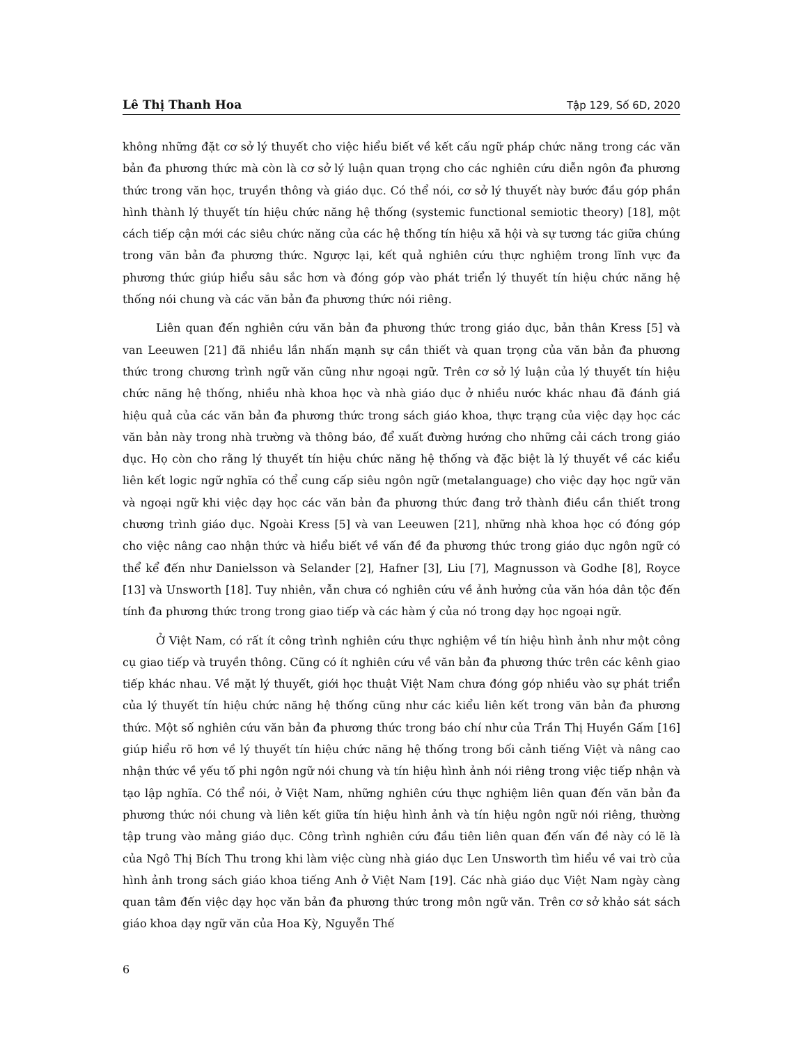Lê Thị Thanh Hoa Tập 129, Số 6D, 2020
không những đặt cơ sở lý thuyết cho việc hiểu biết về kết cấu ngữ pháp chức năng trong các văn bản đa phương thức mà còn là cơ sở lý luận quan trọng cho các nghiên cứu diễn ngôn đa phương thức trong văn học, truyền thông và giáo dục. Có thể nói, cơ sở lý thuyết này bước đầu góp phần hình thành lý thuyết tín hiệu chức năng hệ thống (systemic functional semiotic theory) [18], một cách tiếp cận mới các siêu chức năng của các hệ thống tín hiệu xã hội và sự tương tác giữa chúng trong văn bản đa phương thức. Ngược lại, kết quả nghiên cứu thực nghiệm trong lĩnh vực đa phương thức giúp hiểu sâu sắc hơn và đóng góp vào phát triển lý thuyết tín hiệu chức năng hệ thống nói chung và các văn bản đa phương thức nói riêng.
Liên quan đến nghiên cứu văn bản đa phương thức trong giáo dục, bản thân Kress [5] và van Leeuwen [21] đã nhiều lần nhấn mạnh sự cần thiết và quan trọng của văn bản đa phương thức trong chương trình ngữ văn cũng như ngoại ngữ. Trên cơ sở lý luận của lý thuyết tín hiệu chức năng hệ thống, nhiều nhà khoa học và nhà giáo dục ở nhiều nước khác nhau đã đánh giá hiệu quả của các văn bản đa phương thức trong sách giáo khoa, thực trạng của việc dạy học các văn bản này trong nhà trường và thông báo, để xuất đường hướng cho những cải cách trong giáo dục. Họ còn cho rằng lý thuyết tín hiệu chức năng hệ thống và đặc biệt là lý thuyết về các kiểu liên kết logic ngữ nghĩa có thể cung cấp siêu ngôn ngữ (metalanguage) cho việc dạy học ngữ văn và ngoại ngữ khi việc dạy học các văn bản đa phương thức đang trở thành điều cần thiết trong chương trình giáo dục. Ngoài Kress [5] và van Leeuwen [21], những nhà khoa học có đóng góp cho việc nâng cao nhận thức và hiểu biết về vấn đề đa phương thức trong giáo dục ngôn ngữ có thể kể đến như Danielsson và Selander [2], Hafner [3], Liu [7], Magnusson và Godhe [8], Royce [13] và Unsworth [18]. Tuy nhiên, vẫn chưa có nghiên cứu về ảnh hưởng của văn hóa dân tộc đến tính đa phương thức trong trong giao tiếp và các hàm ý của nó trong dạy học ngoại ngữ.
Ở Việt Nam, có rất ít công trình nghiên cứu thực nghiệm về tín hiệu hình ảnh như một công cụ giao tiếp và truyền thông. Cũng có ít nghiên cứu về văn bản đa phương thức trên các kênh giao tiếp khác nhau. Về mặt lý thuyết, giới học thuật Việt Nam chưa đóng góp nhiều vào sự phát triển của lý thuyết tín hiệu chức năng hệ thống cũng như các kiểu liên kết trong văn bản đa phương thức. Một số nghiên cứu văn bản đa phương thức trong báo chí như của Trần Thị Huyền Gấm [16] giúp hiểu rõ hơn về lý thuyết tín hiệu chức năng hệ thống trong bối cảnh tiếng Việt và nâng cao nhận thức về yếu tố phi ngôn ngữ nói chung và tín hiệu hình ảnh nói riêng trong việc tiếp nhận và tạo lập nghĩa. Có thể nói, ở Việt Nam, những nghiên cứu thực nghiệm liên quan đến văn bản đa phương thức nói chung và liên kết giữa tín hiệu hình ảnh và tín hiệu ngôn ngữ nói riêng, thường tập trung vào mảng giáo dục. Công trình nghiên cứu đầu tiên liên quan đến vấn đề này có lẽ là của Ngô Thị Bích Thu trong khi làm việc cùng nhà giáo dục Len Unsworth tìm hiểu về vai trò của hình ảnh trong sách giáo khoa tiếng Anh ở Việt Nam [19]. Các nhà giáo dục Việt Nam ngày càng quan tâm đến việc dạy học văn bản đa phương thức trong môn ngữ văn. Trên cơ sở khảo sát sách giáo khoa dạy ngữ văn của Hoa Kỳ, Nguyễn Thế
6